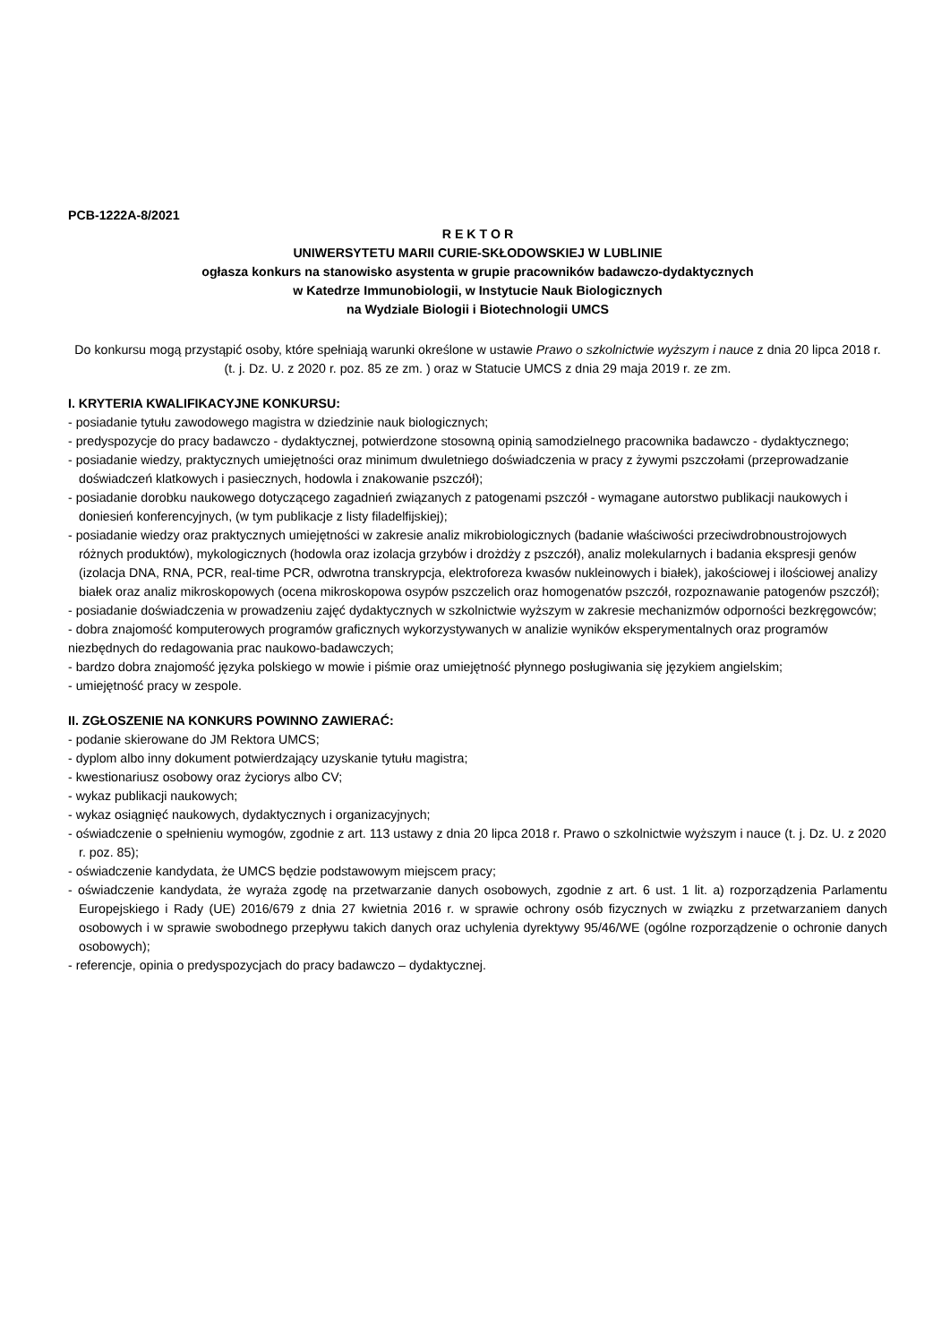PCB-1222A-8/2021
R E K T O R
UNIWERSYTETU MARII CURIE-SKŁODOWSKIEJ W LUBLINIE
ogłasza konkurs na stanowisko asystenta w grupie pracowników badawczo-dydaktycznych
w Katedrze Immunobiologii, w Instytucie Nauk Biologicznych
na Wydziale Biologii i Biotechnologii UMCS
Do konkursu mogą przystąpić osoby, które spełniają warunki określone w ustawie Prawo o szkolnictwie wyższym i nauce z dnia 20 lipca 2018 r. (t. j. Dz. U. z 2020 r. poz. 85 ze zm. ) oraz w Statucie UMCS z dnia 29 maja 2019 r. ze zm.
I. KRYTERIA KWALIFIKACYJNE KONKURSU:
- posiadanie tytułu zawodowego magistra w dziedzinie nauk biologicznych;
- predyspozycje do pracy badawczo - dydaktycznej, potwierdzone stosowną opinią samodzielnego pracownika badawczo - dydaktycznego;
- posiadanie wiedzy, praktycznych umiejętności oraz minimum dwuletniego doświadczenia w pracy z żywymi pszczołami (przeprowadzanie doświadczeń klatkowych i pasiecznych, hodowla i znakowanie pszczół);
- posiadanie dorobku naukowego dotyczącego zagadnień związanych z patogenami pszczół - wymagane autorstwo publikacji naukowych i doniesień konferencyjnych, (w tym publikacje z listy filadelfijskiej);
- posiadanie wiedzy oraz praktycznych umiejętności w zakresie analiz mikrobiologicznych (badanie właściwości przeciwdrobnoustrojowych różnych produktów), mykologicznych (hodowla oraz izolacja grzybów i drożdży z pszczół), analiz molekularnych i badania ekspresji genów (izolacja DNA, RNA, PCR, real-time PCR, odwrotna transkrypcja, elektroforeza kwasów nukleinowych i białek), jakościowej i ilościowej analizy białek oraz analiz mikroskopowych (ocena mikroskopowa osypów pszczelich oraz homogenatów pszczół, rozpoznawanie patogenów pszczół);
- posiadanie doświadczenia w prowadzeniu zajęć dydaktycznych w szkolnictwie wyższym w zakresie mechanizmów odporności bezkręgowców;
- dobra znajomość komputerowych programów graficznych wykorzystywanych w analizie wyników eksperymentalnych oraz programów niezbędnych do redagowania prac naukowo-badawczych;
- bardzo dobra znajomość języka polskiego w mowie i piśmie oraz umiejętność płynnego posługiwania się językiem angielskim;
- umiejętność pracy w zespole.
II. ZGŁOSZENIE NA KONKURS POWINNO ZAWIERAĆ:
- podanie skierowane do JM Rektora UMCS;
- dyplom albo inny dokument potwierdzający uzyskanie tytułu magistra;
- kwestionariusz osobowy oraz życiorys albo CV;
- wykaz publikacji naukowych;
- wykaz osiągnięć naukowych, dydaktycznych i organizacyjnych;
- oświadczenie o spełnieniu wymogów, zgodnie z art. 113 ustawy z dnia 20 lipca 2018 r. Prawo o szkolnictwie wyższym i nauce (t. j. Dz. U. z 2020 r. poz. 85);
- oświadczenie kandydata, że UMCS będzie podstawowym miejscem pracy;
- oświadczenie kandydata, że wyraża zgodę na przetwarzanie danych osobowych, zgodnie z art. 6 ust. 1 lit. a) rozporządzenia Parlamentu Europejskiego i Rady (UE) 2016/679 z dnia 27 kwietnia 2016 r. w sprawie ochrony osób fizycznych w związku z przetwarzaniem danych osobowych i w sprawie swobodnego przepływu takich danych oraz uchylenia dyrektywy 95/46/WE (ogólne rozporządzenie o ochronie danych osobowych);
- referencje, opinia o predyspozycjach do pracy badawczo – dydaktycznej.